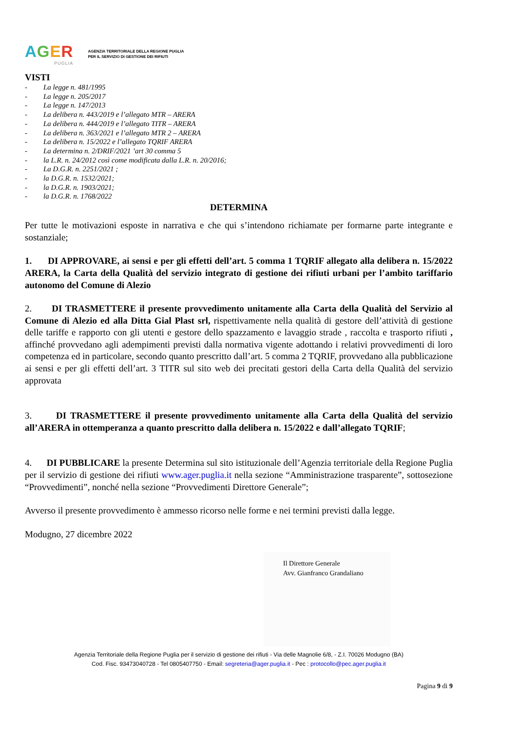AGER
PUGLIA
AGENZIA TERRITORIALE DELLA REGIONE PUGLIA
PER IL SERVIZIO DI GESTIONE DEI RIFIUTI
VISTI
- La legge n. 481/1995
- La legge n. 205/2017
- La legge n. 147/2013
- La delibera n. 443/2019 e l’allegato MTR – ARERA
- La delibera n. 444/2019 e l’allegato TITR – ARERA
- La delibera n. 363/2021 e l’allegato MTR 2 – ARERA
- La delibera n. 15/2022 e l’allegato TQRIF ARERA
- La determina n. 2/DRIF/2021 ’art 30 comma 5
- la L.R. n. 24/2012 così come modificata dalla L.R. n. 20/2016;
- La D.G.R. n. 2251/2021 ;
- la D.G.R. n. 1532/2021;
- la D.G.R. n. 1903/2021;
- la D.G.R. n. 1768/2022
DETERMINA
Per tutte le motivazioni esposte in narrativa e che qui s’intendono richiamate per formarne parte integrante e sostanziale;
1. DI APPROVARE, ai sensi e per gli effetti dell’art. 5 comma 1 TQRIF allegato alla delibera n. 15/2022 ARERA, la Carta della Qualità del servizio integrato di gestione dei rifiuti urbani per l’ambito tariffario autonomo del Comune di Alezio
2. DI TRASMETTERE il presente provvedimento unitamente alla Carta della Qualità del Servizio al Comune di Alezio ed alla Ditta Gial Plast srl, rispettivamente nella qualità di gestore dell’attività di gestione delle tariffe e rapporto con gli utenti e gestore dello spazzamento e lavaggio strade , raccolta e trasporto rifiuti , affinché provvedano agli adempimenti previsti dalla normativa vigente adottando i relativi provvedimenti di loro competenza ed in particolare, secondo quanto prescritto dall’art. 5 comma 2 TQRIF, provvedano alla pubblicazione ai sensi e per gli effetti dell’art. 3 TITR sul sito web dei precitati gestori della Carta della Qualità del servizio approvata
3. DI TRASMETTERE il presente provvedimento unitamente alla Carta della Qualità del servizio all’ARERA in ottemperanza a quanto prescritto dalla delibera n. 15/2022 e dall’allegato TQRIF;
4. DI PUBBLICARE la presente Determina sul sito istituzionale dell’Agenzia territoriale della Regione Puglia per il servizio di gestione dei rifiuti www.ager.puglia.it nella sezione “Amministrazione trasparente”, sottosezione “Provvedimenti”, nonché nella sezione “Provvedimenti Direttore Generale”;
Avverso il presente provvedimento è ammesso ricorso nelle forme e nei termini previsti dalla legge.
Modugno, 27 dicembre 2022
Il Direttore Generale
Avv. Gianfranco Grandaliano
Agenzia Territoriale della Regione Puglia per il servizio di gestione dei rifiuti - Via delle Magnolie 6/8, - Z.I. 70026 Modugno (BA)
Cod. Fisc. 93473040728 - Tel 0805407750 - Email: segreteria@ager.puglia.it - Pec : protocollo@pec.ager.puglia.it
Pagina 9 di 9